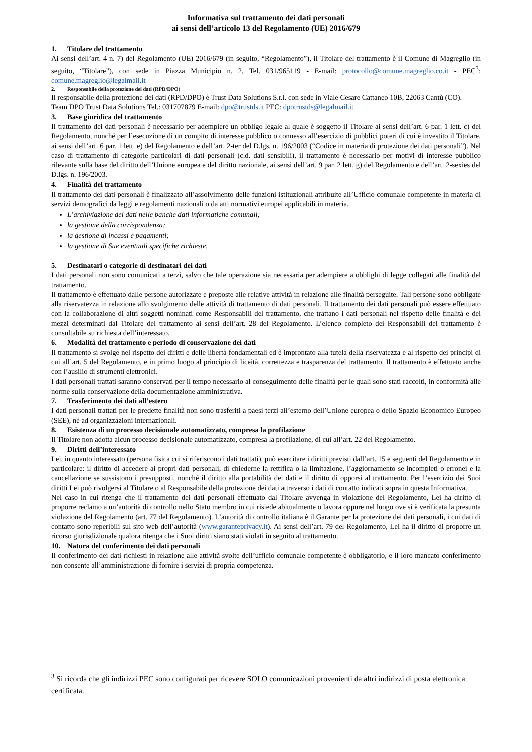Informativa sul trattamento dei dati personali
ai sensi dell’articolo 13 del Regolamento (UE) 2016/679
1. Titolare del trattamento
Ai sensi dell’art. 4 n. 7) del Regolamento (UE) 2016/679 (in seguito, “Regolamento”), il Titolare del trattamento è il Comune di Magreglio (in seguito, “Titolare”), con sede in Piazza Municipio n. 2, Tel. 031/965119 - E-mail: protocollo@comune.magreglio.co.it - PEC<sup>3</sup>: comune.magreglio@legalmail.it
2. Responsabile della protezione dei dati (RPD/DPO)
Il responsabile della protezione dei dati (RPD/DPO) è Trust Data Solutions S.r.l. con sede in Viale Cesare Cattaneo 10B, 22063 Cantù (CO).
Team DPO Trust Data Solutions Tel.: 031707879 E-mail: dpo@trustds.it PEC: dpotrustds@legalmail.it
3. Base giuridica del trattamento
Il trattamento dei dati personali è necessario per adempiere un obbligo legale al quale è soggetto il Titolare ai sensi dell’art. 6 par. 1 lett. c) del Regolamento, nonché per l’esecuzione di un compito di interesse pubblico o connesso all’esercizio di pubblici poteri di cui è investito il Titolare, ai sensi dell’art. 6 par. 1 lett. e) del Regolamento e dell’art. 2-ter del D.lgs. n. 196/2003 (“Codice in materia di protezione dei dati personali”). Nel caso di trattamento di categorie particolari di dati personali (c.d. dati sensibili), il trattamento è necessario per motivi di interesse pubblico rilevante sulla base del diritto dell’Unione europea e del diritto nazionale, ai sensi dell’art. 9 par. 2 lett. g) del Regolamento e dell’art. 2-sexies del D.lgs. n. 196/2003.
4. Finalità del trattamento
Il trattamento dei dati personali è finalizzato all’assolvimento delle funzioni istituzionali attribuite all’Ufficio comunale competente in materia di servizi demografici da leggi e regolamenti nazionali o da atti normativi europei applicabili in materia.
L’archiviazione dei dati nelle banche dati informatiche comunali;
la gestione della corrispondenza;
la gestione di incassi e pagamenti;
la gestione di Sue eventuali specifiche richieste.
5. Destinatari o categorie di destinatari dei dati
I dati personali non sono comunicati a terzi, salvo che tale operazione sia necessaria per adempiere a obblighi di legge collegati alle finalità del trattamento.
Il trattamento è effettuato dalle persone autorizzate e preposte alle relative attività in relazione alle finalità perseguite. Tali persone sono obbligate alla riservatezza in relazione allo svolgimento delle attività di trattamento di dati personali. Il trattamento dei dati personali può essere effettuato con la collaborazione di altri soggetti nominati come Responsabili del trattamento, che trattano i dati personali nel rispetto delle finalità e dei mezzi determinati dal Titolare del trattamento ai sensi dell’art. 28 del Regolamento. L’elenco completo dei Responsabili del trattamento è consultabile su richiesta dell’interessato.
6. Modalità del trattamento e periodo di conservazione dei dati
Il trattamento si svolge nel rispetto dei diritti e delle libertà fondamentali ed è improntato alla tutela della riservatezza e al rispetto dei principi di cui all’art. 5 del Regolamento, e in primo luogo al principio di liceità, correttezza e trasparenza del trattamento. Il trattamento è effettuato anche con l’ausilio di strumenti elettronici.
I dati personali trattati saranno conservati per il tempo necessario al conseguimento delle finalità per le quali sono stati raccolti, in conformità alle norme sulla conservazione della documentazione amministrativa.
7. Trasferimento dei dati all’estero
I dati personali trattati per le predette finalità non sono trasferiti a paesi terzi all’esterno dell’Unione europea o dello Spazio Economico Europeo (SEE), né ad organizzazioni internazionali.
8. Esistenza di un processo decisionale automatizzato, compresa la profilazione
Il Titolare non adotta alcun processo decisionale automatizzato, compresa la profilazione, di cui all’art. 22 del Regolamento.
9. Diritti dell’interessato
Lei, in quanto interessato (persona fisica cui si riferiscono i dati trattati), può esercitare i diritti previsti dall’art. 15 e seguenti del Regolamento e in particolare: il diritto di accedere ai propri dati personali, di chiederne la rettifica o la limitazione, l’aggiornamento se incompleti o erronei e la cancellazione se sussistono i presupposti, nonché il diritto alla portabilità dei dati e il diritto di opporsi al trattamento. Per l’esercizio dei Suoi diritti Lei può rivolgersi al Titolare o al Responsabile della protezione dei dati attraverso i dati di contatto indicati sopra in questa Informativa.
Nel caso in cui ritenga che il trattamento dei dati personali effettuato dal Titolare avvenga in violazione del Regolamento, Lei ha diritto di proporre reclamo a un’autorità di controllo nello Stato membro in cui risiede abitualmente o lavora oppure nel luogo ove si è verificata la presunta violazione del Regolamento (art. 77 del Regolamento). L’autorità di controllo italiana è il Garante per la protezione dei dati personali, i cui dati di contatto sono reperibili sul sito web dell’autorità (www.garanteprivacy.it). Ai sensi dell’art. 79 del Regolamento, Lei ha il diritto di proporre un ricorso giurisdizionale qualora ritenga che i Suoi diritti siano stati violati in seguito al trattamento.
10. Natura del conferimento dei dati personali
Il conferimento dei dati richiesti in relazione alle attività svolte dell’ufficio comunale competente è obbligatorio, e il loro mancato conferimento non consente all’amministrazione di fornire i servizi di propria competenza.
<sup>3</sup> Si ricorda che gli indirizzi PEC sono configurati per ricevere SOLO comunicazioni provenienti da altri indirizzi di posta elettronica certificata.